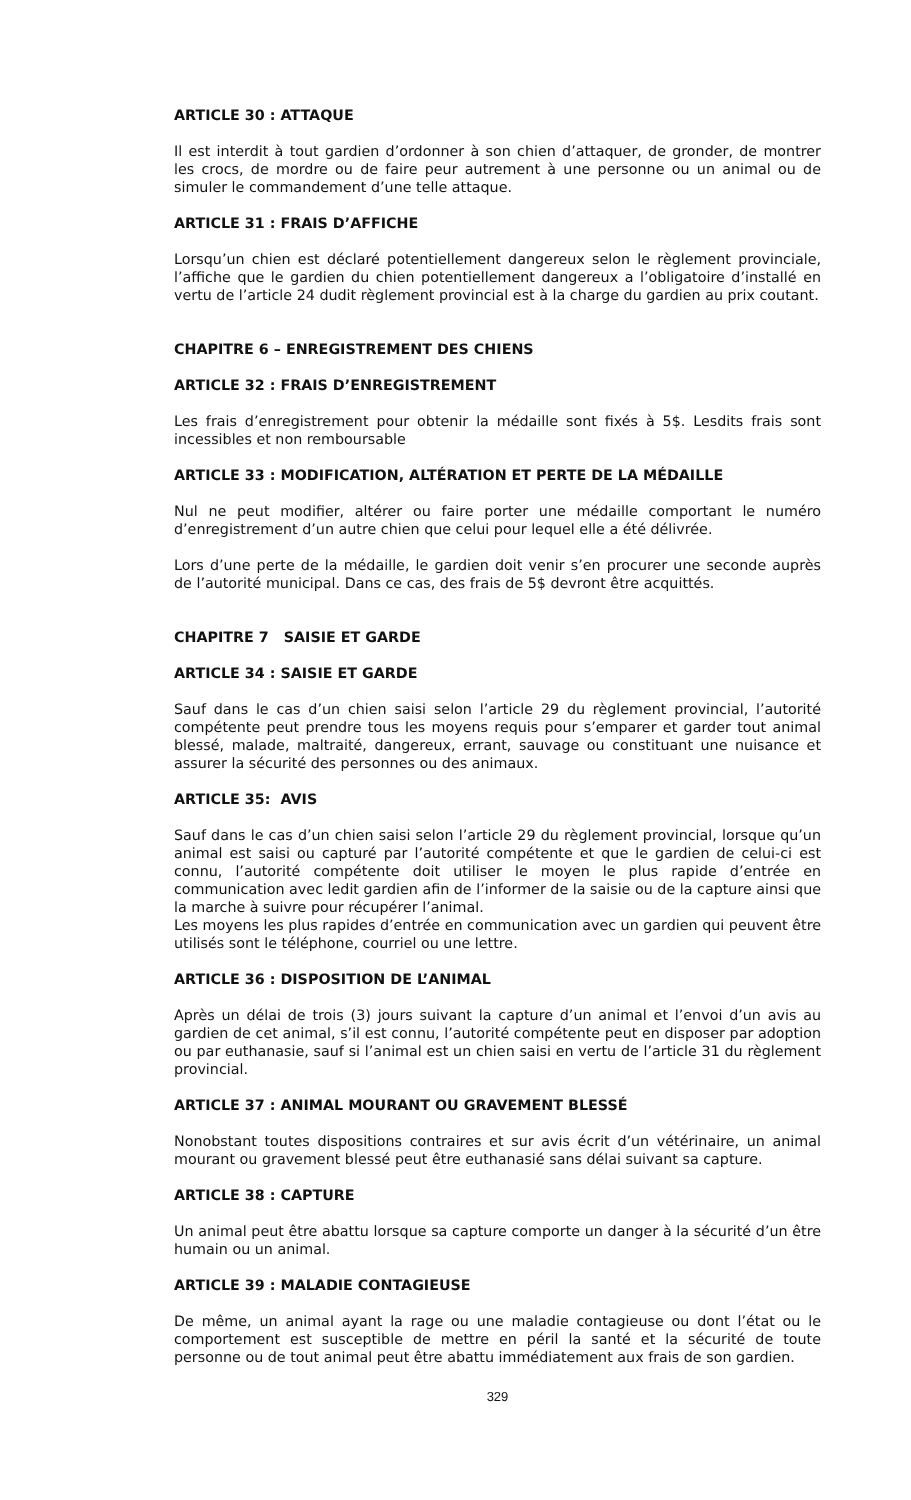ARTICLE 30 : ATTAQUE
Il est interdit à tout gardien d’ordonner à son chien d’attaquer, de gronder, de montrer les crocs, de mordre ou de faire peur autrement à une personne ou un animal ou de simuler le commandement d’une telle attaque.
ARTICLE 31 : FRAIS D’AFFICHE
Lorsqu’un chien est déclaré potentiellement dangereux selon le règlement provinciale, l’affiche que le gardien du chien potentiellement dangereux a l’obligatoire d’installé en vertu de l’article 24 dudit règlement provincial est à la charge du gardien au prix coutant.
CHAPITRE 6 – ENREGISTREMENT DES CHIENS
ARTICLE 32 : FRAIS D’ENREGISTREMENT
Les frais d’enregistrement pour obtenir la médaille sont fixés à 5$. Lesdits frais sont incessibles et non remboursable
ARTICLE 33 : MODIFICATION, ALTÉRATION ET PERTE DE LA MÉDAILLE
Nul ne peut modifier, altérer ou faire porter une médaille comportant le numéro d’enregistrement d’un autre chien que celui pour lequel elle a été délivrée.
Lors d’une perte de la médaille, le gardien doit venir s’en procurer une seconde auprès de l’autorité municipal. Dans ce cas, des frais de 5$ devront être acquittés.
CHAPITRE 7 SAISIE ET GARDE
ARTICLE 34 : SAISIE ET GARDE
Sauf dans le cas d’un chien saisi selon l’article 29 du règlement provincial, l’autorité compétente peut prendre tous les moyens requis pour s’emparer et garder tout animal blessé, malade, maltraité, dangereux, errant, sauvage ou constituant une nuisance et assurer la sécurité des personnes ou des animaux.
ARTICLE 35: AVIS
Sauf dans le cas d’un chien saisi selon l’article 29 du règlement provincial, lorsque qu’un animal est saisi ou capturé par l’autorité compétente et que le gardien de celui-ci est connu, l’autorité compétente doit utiliser le moyen le plus rapide d’entrée en communication avec ledit gardien afin de l’informer de la saisie ou de la capture ainsi que la marche à suivre pour récupérer l’animal.
Les moyens les plus rapides d’entrée en communication avec un gardien qui peuvent être utilisés sont le téléphone, courriel ou une lettre.
ARTICLE 36 : DISPOSITION DE L’ANIMAL
Après un délai de trois (3) jours suivant la capture d’un animal et l’envoi d’un avis au gardien de cet animal, s’il est connu, l’autorité compétente peut en disposer par adoption ou par euthanasie, sauf si l’animal est un chien saisi en vertu de l’article 31 du règlement provincial.
ARTICLE 37 : ANIMAL MOURANT OU GRAVEMENT BLESSÉ
Nonobstant toutes dispositions contraires et sur avis écrit d’un vétérinaire, un animal mourant ou gravement blessé peut être euthanasié sans délai suivant sa capture.
ARTICLE 38 : CAPTURE
Un animal peut être abattu lorsque sa capture comporte un danger à la sécurité d’un être humain ou un animal.
ARTICLE 39 : MALADIE CONTAGIEUSE
De même, un animal ayant la rage ou une maladie contagieuse ou dont l’état ou le comportement est susceptible de mettre en péril la santé et la sécurité de toute personne ou de tout animal peut être abattu immédiatement aux frais de son gardien.
329